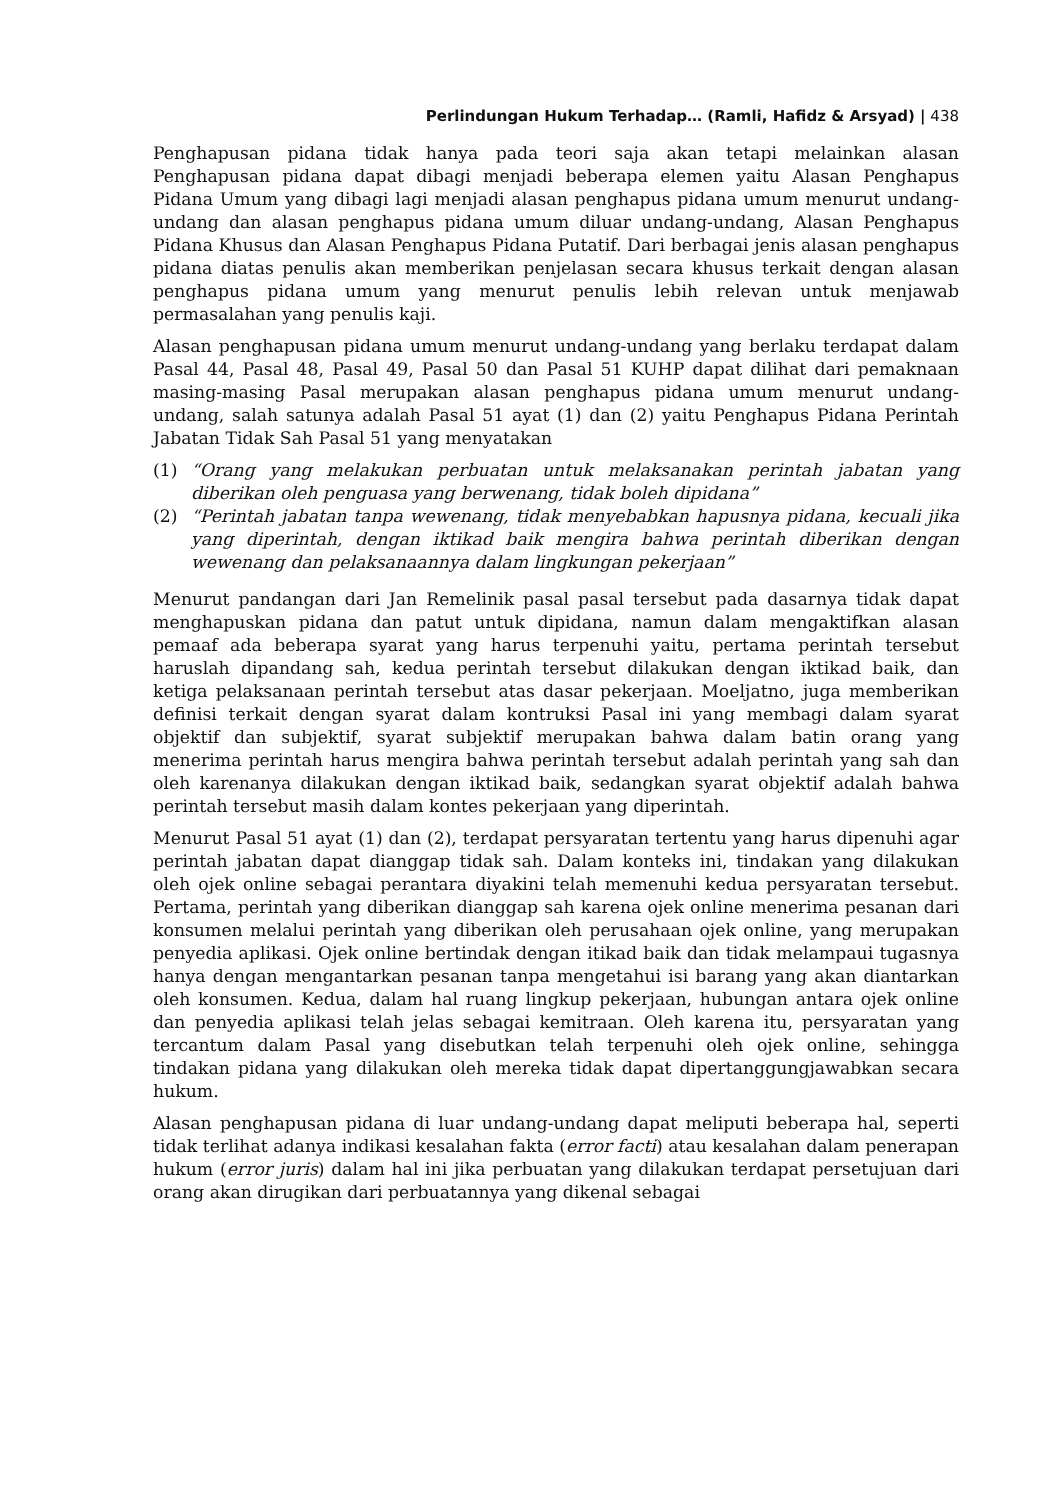Perlindungan Hukum Terhadap… (Ramli, Hafidz & Arsyad) | 438
Penghapusan pidana tidak hanya pada teori saja akan tetapi melainkan alasan Penghapusan pidana dapat dibagi menjadi beberapa elemen yaitu Alasan Penghapus Pidana Umum yang dibagi lagi menjadi alasan penghapus pidana umum menurut undang-undang dan alasan penghapus pidana umum diluar undang-undang, Alasan Penghapus Pidana Khusus dan Alasan Penghapus Pidana Putatif. Dari berbagai jenis alasan penghapus pidana diatas penulis akan memberikan penjelasan secara khusus terkait dengan alasan penghapus pidana umum yang menurut penulis lebih relevan untuk menjawab permasalahan yang penulis kaji.
Alasan penghapusan pidana umum menurut undang-undang yang berlaku terdapat dalam Pasal 44, Pasal 48, Pasal 49, Pasal 50 dan Pasal 51 KUHP dapat dilihat dari pemaknaan masing-masing Pasal merupakan alasan penghapus pidana umum menurut undang-undang, salah satunya adalah Pasal 51 ayat (1) dan (2) yaitu Penghapus Pidana Perintah Jabatan Tidak Sah Pasal 51 yang menyatakan
(1) “Orang yang melakukan perbuatan untuk melaksanakan perintah jabatan yang diberikan oleh penguasa yang berwenang, tidak boleh dipidana”
(2) “Perintah jabatan tanpa wewenang, tidak menyebabkan hapusnya pidana, kecuali jika yang diperintah, dengan iktikad baik mengira bahwa perintah diberikan dengan wewenang dan pelaksanaannya dalam lingkungan pekerjaan”
Menurut pandangan dari Jan Remelinik pasal pasal tersebut pada dasarnya tidak dapat menghapuskan pidana dan patut untuk dipidana, namun dalam mengaktifkan alasan pemaaf ada beberapa syarat yang harus terpenuhi yaitu, pertama perintah tersebut haruslah dipandang sah, kedua perintah tersebut dilakukan dengan iktikad baik, dan ketiga pelaksanaan perintah tersebut atas dasar pekerjaan. Moeljatno, juga memberikan definisi terkait dengan syarat dalam kontruksi Pasal ini yang membagi dalam syarat objektif dan subjektif, syarat subjektif merupakan bahwa dalam batin orang yang menerima perintah harus mengira bahwa perintah tersebut adalah perintah yang sah dan oleh karenanya dilakukan dengan iktikad baik, sedangkan syarat objektif adalah bahwa perintah tersebut masih dalam kontes pekerjaan yang diperintah.
Menurut Pasal 51 ayat (1) dan (2), terdapat persyaratan tertentu yang harus dipenuhi agar perintah jabatan dapat dianggap tidak sah. Dalam konteks ini, tindakan yang dilakukan oleh ojek online sebagai perantara diyakini telah memenuhi kedua persyaratan tersebut. Pertama, perintah yang diberikan dianggap sah karena ojek online menerima pesanan dari konsumen melalui perintah yang diberikan oleh perusahaan ojek online, yang merupakan penyedia aplikasi. Ojek online bertindak dengan itikad baik dan tidak melampaui tugasnya hanya dengan mengantarkan pesanan tanpa mengetahui isi barang yang akan diantarkan oleh konsumen. Kedua, dalam hal ruang lingkup pekerjaan, hubungan antara ojek online dan penyedia aplikasi telah jelas sebagai kemitraan. Oleh karena itu, persyaratan yang tercantum dalam Pasal yang disebutkan telah terpenuhi oleh ojek online, sehingga tindakan pidana yang dilakukan oleh mereka tidak dapat dipertanggungjawabkan secara hukum.
Alasan penghapusan pidana di luar undang-undang dapat meliputi beberapa hal, seperti tidak terlihat adanya indikasi kesalahan fakta (error facti) atau kesalahan dalam penerapan hukum (error juris) dalam hal ini jika perbuatan yang dilakukan terdapat persetujuan dari orang akan dirugikan dari perbuatannya yang dikenal sebagai